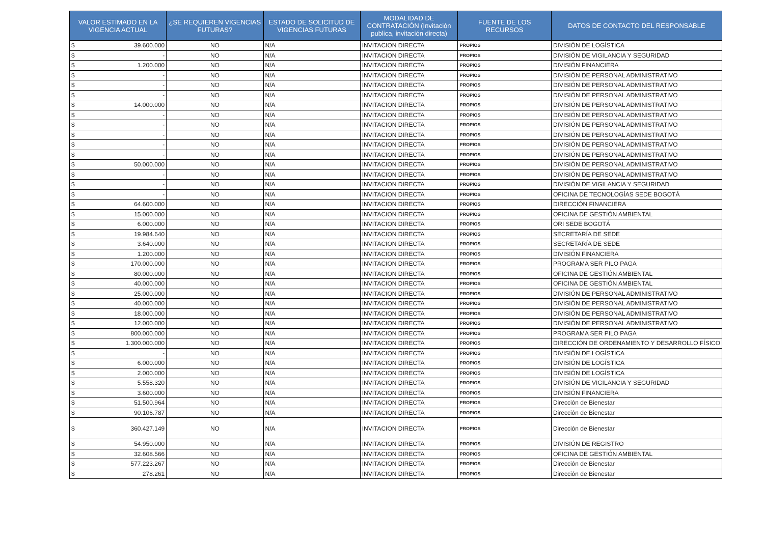| VALOR ESTIMADO EN LA VIGENCIA ACTUAL | ¿SE REQUIEREN VIGENCIAS FUTURAS? | ESTADO DE SOLICITUD DE VIGENCIAS FUTURAS | MODALIDAD DE CONTRATACIÓN (Invitación publica, invitación directa) | FUENTE DE LOS RECURSOS | DATOS DE CONTACTO DEL RESPONSABLE |
| --- | --- | --- | --- | --- | --- |
| $ 39.600.000 | NO | N/A | INVITACION DIRECTA | PROPIOS | DIVISIÓN DE LOGÍSTICA |
| $ - | NO | N/A | INVITACION DIRECTA | PROPIOS | DIVISIÓN DE VIGILANCIA Y SEGURIDAD |
| $ 1.200.000 | NO | N/A | INVITACION DIRECTA | PROPIOS | DIVISIÓN FINANCIERA |
| $ - | NO | N/A | INVITACION DIRECTA | PROPIOS | DIVISIÓN DE PERSONAL ADMINISTRATIVO |
| $ - | NO | N/A | INVITACION DIRECTA | PROPIOS | DIVISIÓN DE PERSONAL ADMINISTRATIVO |
| $ - | NO | N/A | INVITACION DIRECTA | PROPIOS | DIVISIÓN DE PERSONAL ADMINISTRATIVO |
| $ 14.000.000 | NO | N/A | INVITACION DIRECTA | PROPIOS | DIVISIÓN DE PERSONAL ADMINISTRATIVO |
| $ - | NO | N/A | INVITACION DIRECTA | PROPIOS | DIVISIÓN DE PERSONAL ADMINISTRATIVO |
| $ - | NO | N/A | INVITACION DIRECTA | PROPIOS | DIVISIÓN DE PERSONAL ADMINISTRATIVO |
| $ - | NO | N/A | INVITACION DIRECTA | PROPIOS | DIVISIÓN DE PERSONAL ADMINISTRATIVO |
| $ - | NO | N/A | INVITACION DIRECTA | PROPIOS | DIVISIÓN DE PERSONAL ADMINISTRATIVO |
| $ - | NO | N/A | INVITACION DIRECTA | PROPIOS | DIVISIÓN DE PERSONAL ADMINISTRATIVO |
| $ 50.000.000 | NO | N/A | INVITACION DIRECTA | PROPIOS | DIVISIÓN DE PERSONAL ADMINISTRATIVO |
| $ - | NO | N/A | INVITACION DIRECTA | PROPIOS | DIVISIÓN DE PERSONAL ADMINISTRATIVO |
| $ - | NO | N/A | INVITACION DIRECTA | PROPIOS | DIVISIÓN DE VIGILANCIA Y SEGURIDAD |
| $ - | NO | N/A | INVITACION DIRECTA | PROPIOS | OFICINA DE TECNOLOGÍAS SEDE BOGOTÁ |
| $ 64.600.000 | NO | N/A | INVITACION DIRECTA | PROPIOS | DIRECCIÓN FINANCIERA |
| $ 15.000.000 | NO | N/A | INVITACION DIRECTA | PROPIOS | OFICINA DE GESTIÓN AMBIENTAL |
| $ 6.000.000 | NO | N/A | INVITACION DIRECTA | PROPIOS | ORI SEDE BOGOTÁ |
| $ 19.984.640 | NO | N/A | INVITACION DIRECTA | PROPIOS | SECRETARÍA DE SEDE |
| $ 3.640.000 | NO | N/A | INVITACION DIRECTA | PROPIOS | SECRETARÍA DE SEDE |
| $ 1.200.000 | NO | N/A | INVITACION DIRECTA | PROPIOS | DIVISIÓN FINANCIERA |
| $ 170.000.000 | NO | N/A | INVITACION DIRECTA | PROPIOS | PROGRAMA SER PILO PAGA |
| $ 80.000.000 | NO | N/A | INVITACION DIRECTA | PROPIOS | OFICINA DE GESTIÓN AMBIENTAL |
| $ 40.000.000 | NO | N/A | INVITACION DIRECTA | PROPIOS | OFICINA DE GESTIÓN AMBIENTAL |
| $ 25.000.000 | NO | N/A | INVITACION DIRECTA | PROPIOS | DIVISIÓN DE PERSONAL ADMINISTRATIVO |
| $ 40.000.000 | NO | N/A | INVITACION DIRECTA | PROPIOS | DIVISIÓN DE PERSONAL ADMINISTRATIVO |
| $ 18.000.000 | NO | N/A | INVITACION DIRECTA | PROPIOS | DIVISIÓN DE PERSONAL ADMINISTRATIVO |
| $ 12.000.000 | NO | N/A | INVITACION DIRECTA | PROPIOS | DIVISIÓN DE PERSONAL ADMINISTRATIVO |
| $ 800.000.000 | NO | N/A | INVITACION DIRECTA | PROPIOS | PROGRAMA SER PILO PAGA |
| $ 1.300.000.000 | NO | N/A | INVITACION DIRECTA | PROPIOS | DIRECCIÓN DE ORDENAMIENTO Y DESARROLLO FÍSICO |
| $ - | NO | N/A | INVITACION DIRECTA | PROPIOS | DIVISIÓN DE LOGÍSTICA |
| $ 6.000.000 | NO | N/A | INVITACION DIRECTA | PROPIOS | DIVISIÓN DE LOGÍSTICA |
| $ 2.000.000 | NO | N/A | INVITACION DIRECTA | PROPIOS | DIVISIÓN DE LOGÍSTICA |
| $ 5.558.320 | NO | N/A | INVITACION DIRECTA | PROPIOS | DIVISIÓN DE VIGILANCIA Y SEGURIDAD |
| $ 3.600.000 | NO | N/A | INVITACION DIRECTA | PROPIOS | DIVISIÓN FINANCIERA |
| $ 51.500.964 | NO | N/A | INVITACION DIRECTA | PROPIOS | Dirección de Bienestar |
| $ 90.106.787 | NO | N/A | INVITACION DIRECTA | PROPIOS | Dirección de Bienestar |
| $ 360.427.149 | NO | N/A | INVITACION DIRECTA | PROPIOS | Dirección de Bienestar |
| $ 54.950.000 | NO | N/A | INVITACION DIRECTA | PROPIOS | DIVISIÓN DE REGISTRO |
| $ 32.608.566 | NO | N/A | INVITACION DIRECTA | PROPIOS | OFICINA DE GESTIÓN AMBIENTAL |
| $ 577.223.267 | NO | N/A | INVITACION DIRECTA | PROPIOS | Dirección de Bienestar |
| $ 278.261 | NO | N/A | INVITACION DIRECTA | PROPIOS | Dirección de Bienestar |